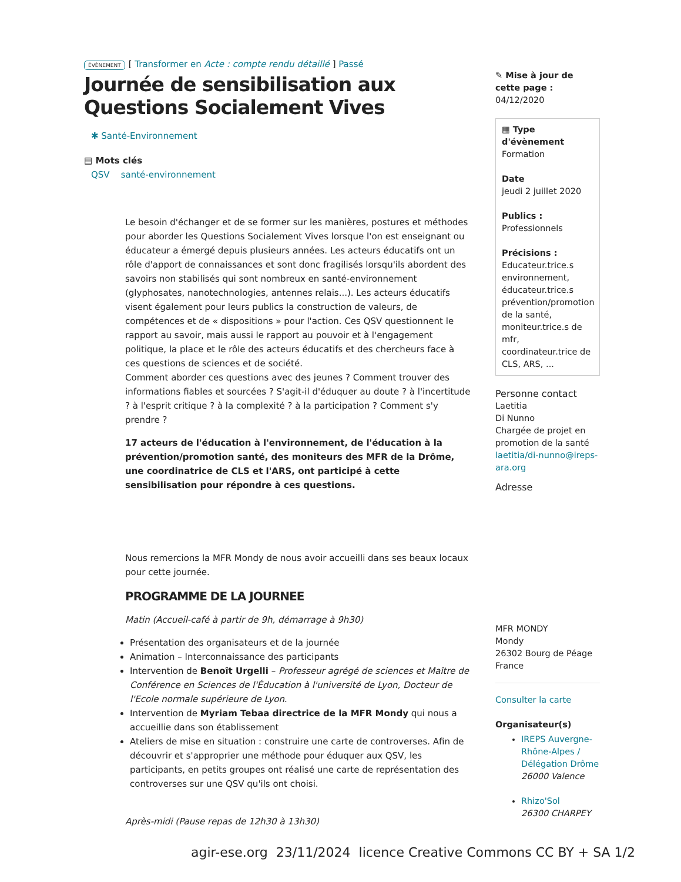ÉVÈNEMENT [ Transformer en Acte : compte rendu détaillé ] Passé
Journée de sensibilisation aux Questions Socialement Vives
✱ Santé-Environnement
▤ Mots clés
QSV santé-environnement
Le besoin d'échanger et de se former sur les manières, postures et méthodes pour aborder les Questions Socialement Vives lorsque l'on est enseignant ou éducateur a émergé depuis plusieurs années. Les acteurs éducatifs ont un rôle d'apport de connaissances et sont donc fragilisés lorsqu'ils abordent des savoirs non stabilisés qui sont nombreux en santé-environnement (glyphosates, nanotechnologies, antennes relais...). Les acteurs éducatifs visent également pour leurs publics la construction de valeurs, de compétences et de « dispositions » pour l'action. Ces QSV questionnent le rapport au savoir, mais aussi le rapport au pouvoir et à l'engagement politique, la place et le rôle des acteurs éducatifs et des chercheurs face à ces questions de sciences et de société.
Comment aborder ces questions avec des jeunes ? Comment trouver des informations fiables et sourcées ? S'agit-il d'éduquer au doute ? à l'incertitude ? à l'esprit critique ? à la complexité ? à la participation ? Comment s'y prendre ?
17 acteurs de l'éducation à l'environnement, de l'éducation à la prévention/promotion santé, des moniteurs des MFR de la Drôme, une coordinatrice de CLS et l'ARS, ont participé à cette sensibilisation pour répondre à ces questions.
Nous remercions la MFR Mondy de nous avoir accueilli dans ses beaux locaux pour cette journée.
PROGRAMME DE LA JOURNEE
Matin (Accueil-café à partir de 9h, démarrage à 9h30)
Présentation des organisateurs et de la journée
Animation – Interconnaissance des participants
Intervention de Benoît Urgelli – Professeur agrégé de sciences et Maître de Conférence en Sciences de l'Éducation à l'université de Lyon, Docteur de l'Ecole normale supérieure de Lyon.
Intervention de Myriam Tebaa directrice de la MFR Mondy qui nous a accueillie dans son établissement
Ateliers de mise en situation : construire une carte de controverses. Afin de découvrir et s'approprier une méthode pour éduquer aux QSV, les participants, en petits groupes ont réalisé une carte de représentation des controverses sur une QSV qu'ils ont choisi.
Après-midi (Pause repas de 12h30 à 13h30)
✎ Mise à jour de cette page :
04/12/2020
▦ Type d'évènement
Formation
Date
jeudi 2 juillet 2020
Publics :
Professionnels
Précisions :
Educateur.trice.s environnement, éducateur.trice.s prévention/promotion de la santé, moniteur.trice.s de mfr, coordinateur.trice de CLS, ARS, ...
Personne contact
Laetitia
Di Nunno
Chargée de projet en promotion de la santé
laetitia/di-nunno@ireps-ara.org
Adresse
MFR MONDY
Mondy
26302 Bourg de Péage
France
Consulter la carte
Organisateur(s)
IREPS Auvergne-Rhône-Alpes / Délégation Drôme
26000 Valence
Rhizo'Sol
26300 CHARPEY
agir-ese.org 23/11/2024 licence Creative Commons CC BY + SA 1/2